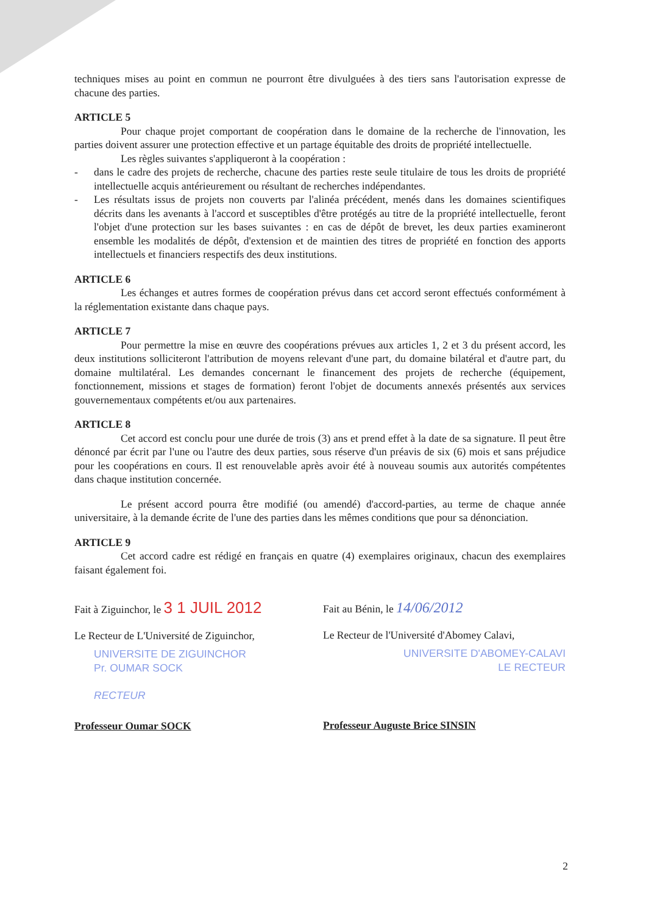techniques mises au point en commun ne pourront être divulguées à des tiers sans l'autorisation expresse de chacune des parties.
ARTICLE 5
Pour chaque projet comportant de coopération dans le domaine de la recherche de l'innovation, les parties doivent assurer une protection effective et un partage équitable des droits de propriété intellectuelle.
Les règles suivantes s'appliqueront à la coopération :
- dans le cadre des projets de recherche, chacune des parties reste seule titulaire de tous les droits de propriété intellectuelle acquis antérieurement ou résultant de recherches indépendantes.
- Les résultats issus de projets non couverts par l'alinéa précédent, menés dans les domaines scientifiques décrits dans les avenants à l'accord et susceptibles d'être protégés au titre de la propriété intellectuelle, feront l'objet d'une protection sur les bases suivantes : en cas de dépôt de brevet, les deux parties examineront ensemble les modalités de dépôt, d'extension et de maintien des titres de propriété en fonction des apports intellectuels et financiers respectifs des deux institutions.
ARTICLE 6
Les échanges et autres formes de coopération prévus dans cet accord seront effectués conformément à la réglementation existante dans chaque pays.
ARTICLE 7
Pour permettre la mise en œuvre des coopérations prévues aux articles 1, 2 et 3 du présent accord, les deux institutions solliciteront l'attribution de moyens relevant d'une part, du domaine bilatéral et d'autre part, du domaine multilatéral. Les demandes concernant le financement des projets de recherche (équipement, fonctionnement, missions et stages de formation) feront l'objet de documents annexés présentés aux services gouvernementaux compétents et/ou aux partenaires.
ARTICLE 8
Cet accord est conclu pour une durée de trois (3) ans et prend effet à la date de sa signature. Il peut être dénoncé par écrit par l'une ou l'autre des deux parties, sous réserve d'un préavis de six (6) mois et sans préjudice pour les coopérations en cours. Il est renouvelable après avoir été à nouveau soumis aux autorités compétentes dans chaque institution concernée.
Le présent accord pourra être modifié (ou amendé) d'accord-parties, au terme de chaque année universitaire, à la demande écrite de l'une des parties dans les mêmes conditions que pour sa dénonciation.
ARTICLE 9
Cet accord cadre est rédigé en français en quatre (4) exemplaires originaux, chacun des exemplaires faisant également foi.
Fait à Ziguinchor, le 3 1 JUIL 2012
Le Recteur de L'Université de Ziguinchor,
UNIVERSITE DE ZIGUINCHOR
Pr. OUMAR SOCK
RECTEUR
Professeur Oumar SOCK
Fait au Bénin, le 14/06/2012
Le Recteur de l'Université d'Abomey Calavi,
UNIVERSITE D'ABOMEY-CALAVI
LE RECTEUR
Professeur Auguste Brice SINSIN
2